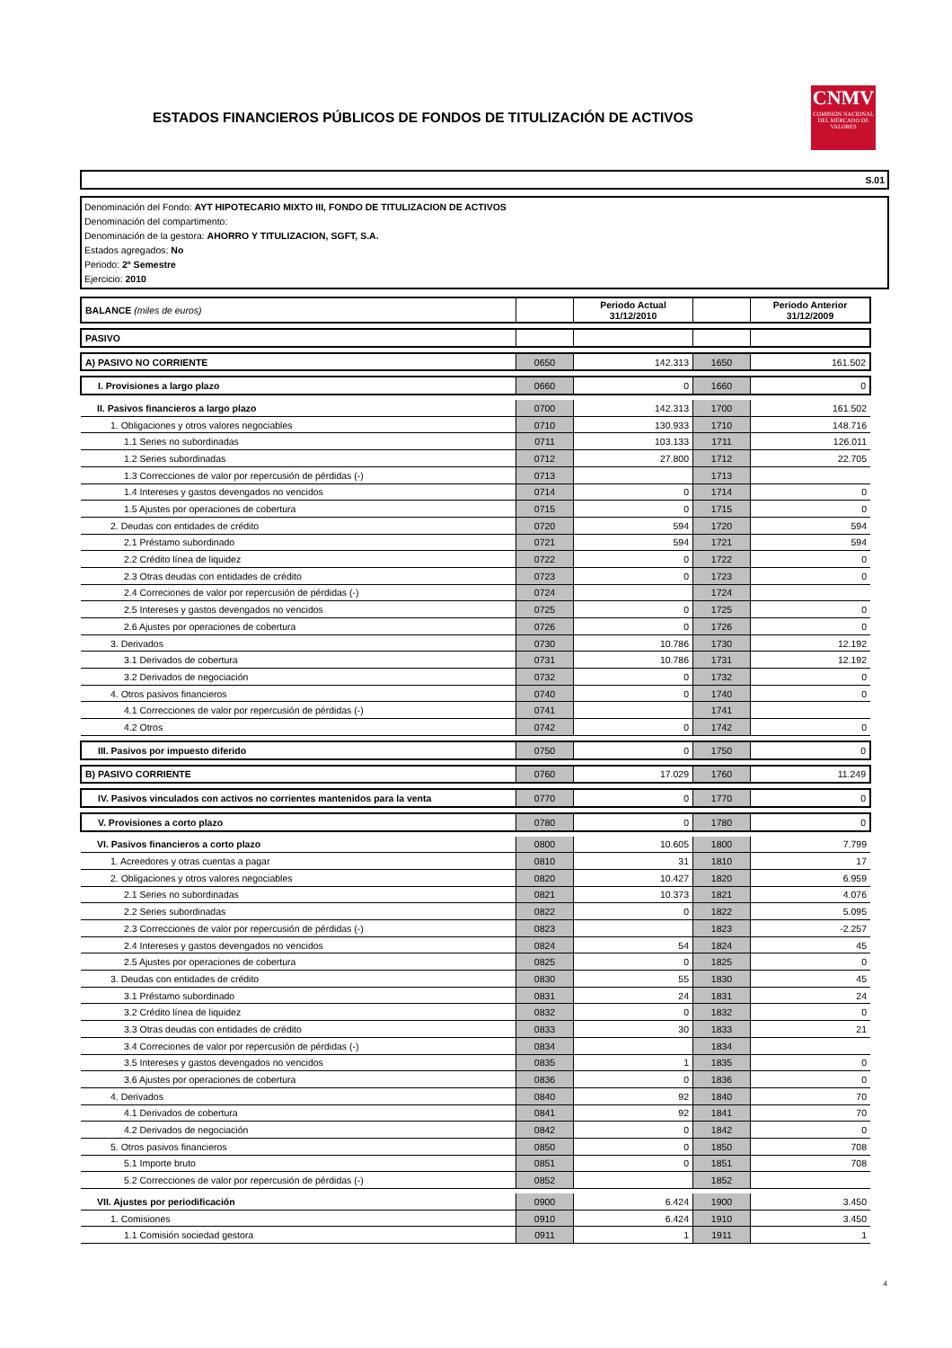ESTADOS FINANCIEROS PÚBLICOS DE FONDOS DE TITULIZACIÓN DE ACTIVOS
CNMV
COMISIÓN NACIONAL DEL MERCADO DE VALORES
S.01
Denominación del Fondo: AYT HIPOTECARIO MIXTO III, FONDO DE TITULIZACION DE ACTIVOS
Denominación del compartimento:
Denominación de la gestora: AHORRO Y TITULIZACION, SGFT, S.A.
Estados agregados: No
Periodo: 2º Semestre
Ejercicio: 2010
| BALANCE (miles de euros) | | Periodo Actual 31/12/2010 | | Periodo Anterior 31/12/2009 |
| PASIVO | | | | |
| A) PASIVO NO CORRIENTE | 0650 | 142.313 | 1650 | 161.502 |
| I. Provisiones a largo plazo | 0660 | 0 | 1660 | 0 |
| II. Pasivos financieros a largo plazo | 0700 | 142.313 | 1700 | 161.502 |
| 1. Obligaciones y otros valores negociables | 0710 | 130.933 | 1710 | 148.716 |
| 1.1 Series no subordinadas | 0711 | 103.133 | 1711 | 126.011 |
| 1.2 Series subordinadas | 0712 | 27.800 | 1712 | 22.705 |
| 1.3 Correcciones de valor por repercusión de pérdidas (-) | 0713 | | 1713 | |
| 1.4 Intereses y gastos devengados no vencidos | 0714 | 0 | 1714 | 0 |
| 1.5 Ajustes por operaciones de cobertura | 0715 | 0 | 1715 | 0 |
| 2. Deudas con entidades de crédito | 0720 | 594 | 1720 | 594 |
| 2.1 Préstamo subordinado | 0721 | 594 | 1721 | 594 |
| 2.2 Crédito línea de liquidez | 0722 | 0 | 1722 | 0 |
| 2.3 Otras deudas con entidades de crédito | 0723 | 0 | 1723 | 0 |
| 2.4 Correciones de valor por repercusión de pérdidas (-) | 0724 | | 1724 | |
| 2.5 Intereses y gastos devengados no vencidos | 0725 | 0 | 1725 | 0 |
| 2.6 Ajustes por operaciones de cobertura | 0726 | 0 | 1726 | 0 |
| 3. Derivados | 0730 | 10.786 | 1730 | 12.192 |
| 3.1 Derivados de cobertura | 0731 | 10.786 | 1731 | 12.192 |
| 3.2 Derivados de negociación | 0732 | 0 | 1732 | 0 |
| 4. Otros pasivos financieros | 0740 | 0 | 1740 | 0 |
| 4.1 Correcciones de valor por repercusión de pérdidas (-) | 0741 | | 1741 | |
| 4.2 Otros | 0742 | 0 | 1742 | 0 |
| III. Pasivos por impuesto diferido | 0750 | 0 | 1750 | 0 |
| B) PASIVO CORRIENTE | 0760 | 17.029 | 1760 | 11.249 |
| IV. Pasivos vinculados con activos no corrientes mantenidos para la venta | 0770 | 0 | 1770 | 0 |
| V. Provisiones a corto plazo | 0780 | 0 | 1780 | 0 |
| VI. Pasivos financieros a corto plazo | 0800 | 10.605 | 1800 | 7.799 |
| 1. Acreedores y otras cuentas a pagar | 0810 | 31 | 1810 | 17 |
| 2. Obligaciones y otros valores negociables | 0820 | 10.427 | 1820 | 6.959 |
| 2.1 Series no subordinadas | 0821 | 10.373 | 1821 | 4.076 |
| 2.2 Series subordinadas | 0822 | 0 | 1822 | 5.095 |
| 2.3 Correcciones de valor por repercusión de pérdidas (-) | 0823 | | 1823 | -2.257 |
| 2.4 Intereses y gastos devengados no vencidos | 0824 | 54 | 1824 | 45 |
| 2.5 Ajustes por operaciones de cobertura | 0825 | 0 | 1825 | 0 |
| 3. Deudas con entidades de crédito | 0830 | 55 | 1830 | 45 |
| 3.1 Préstamo subordinado | 0831 | 24 | 1831 | 24 |
| 3.2 Crédito línea de liquidez | 0832 | 0 | 1832 | 0 |
| 3.3 Otras deudas con entidades de crédito | 0833 | 30 | 1833 | 21 |
| 3.4 Correciones de valor por repercusión de pérdidas (-) | 0834 | | 1834 | |
| 3.5 Intereses y gastos devengados no vencidos | 0835 | 1 | 1835 | 0 |
| 3.6 Ajustes por operaciones de cobertura | 0836 | 0 | 1836 | 0 |
| 4. Derivados | 0840 | 92 | 1840 | 70 |
| 4.1 Derivados de cobertura | 0841 | 92 | 1841 | 70 |
| 4.2 Derivados de negociación | 0842 | 0 | 1842 | 0 |
| 5. Otros pasivos financieros | 0850 | 0 | 1850 | 708 |
| 5.1 Importe bruto | 0851 | 0 | 1851 | 708 |
| 5.2 Correcciones de valor por repercusión de pérdidas (-) | 0852 | | 1852 | |
| VII. Ajustes por periodificación | 0900 | 6.424 | 1900 | 3.450 |
| 1. Comisiones | 0910 | 6.424 | 1910 | 3.450 |
| 1.1 Comisión sociedad gestora | 0911 | 1 | 1911 | 1 |
4